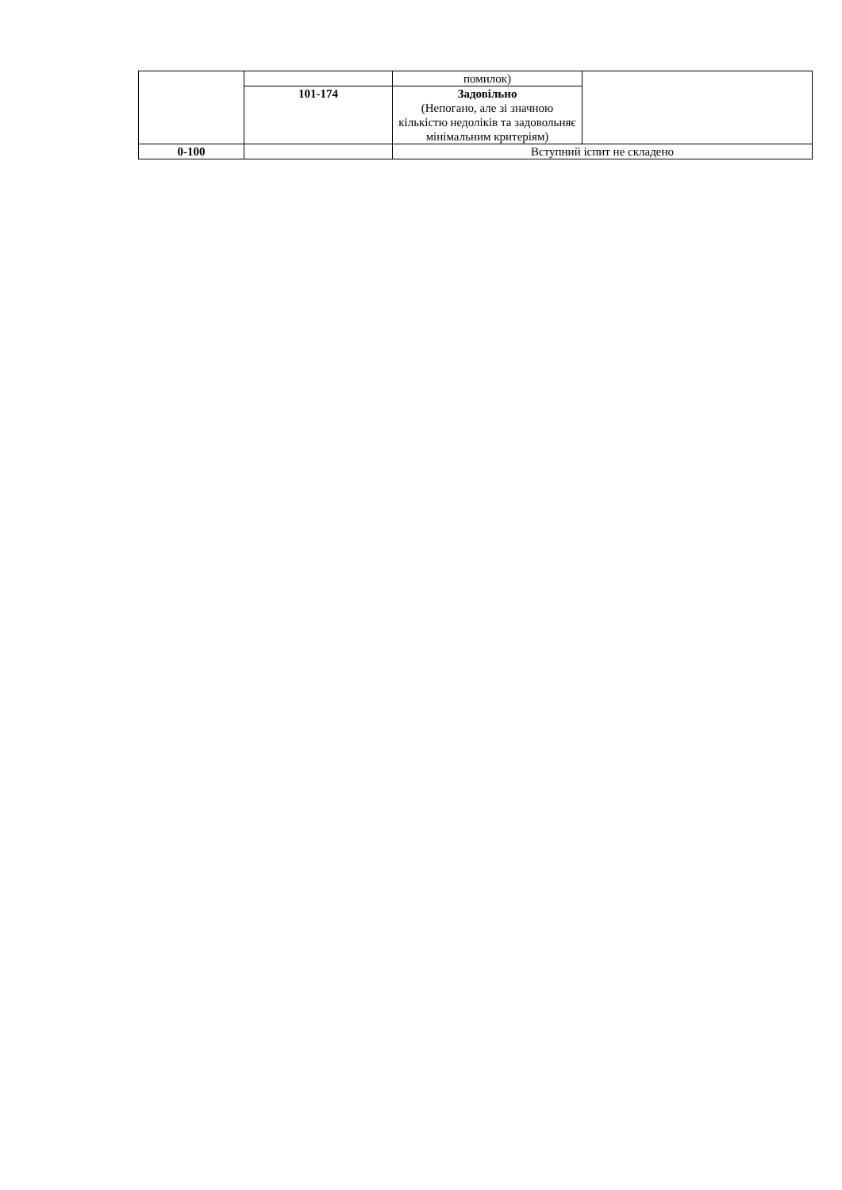| | | помилок) | |
| | 101-174 | Задовільно (Непогано, але зі значною кількістю недоліків та задовольняє мінімальним критеріям) | |
| 0-100 | | Вступний іспит не складено | |